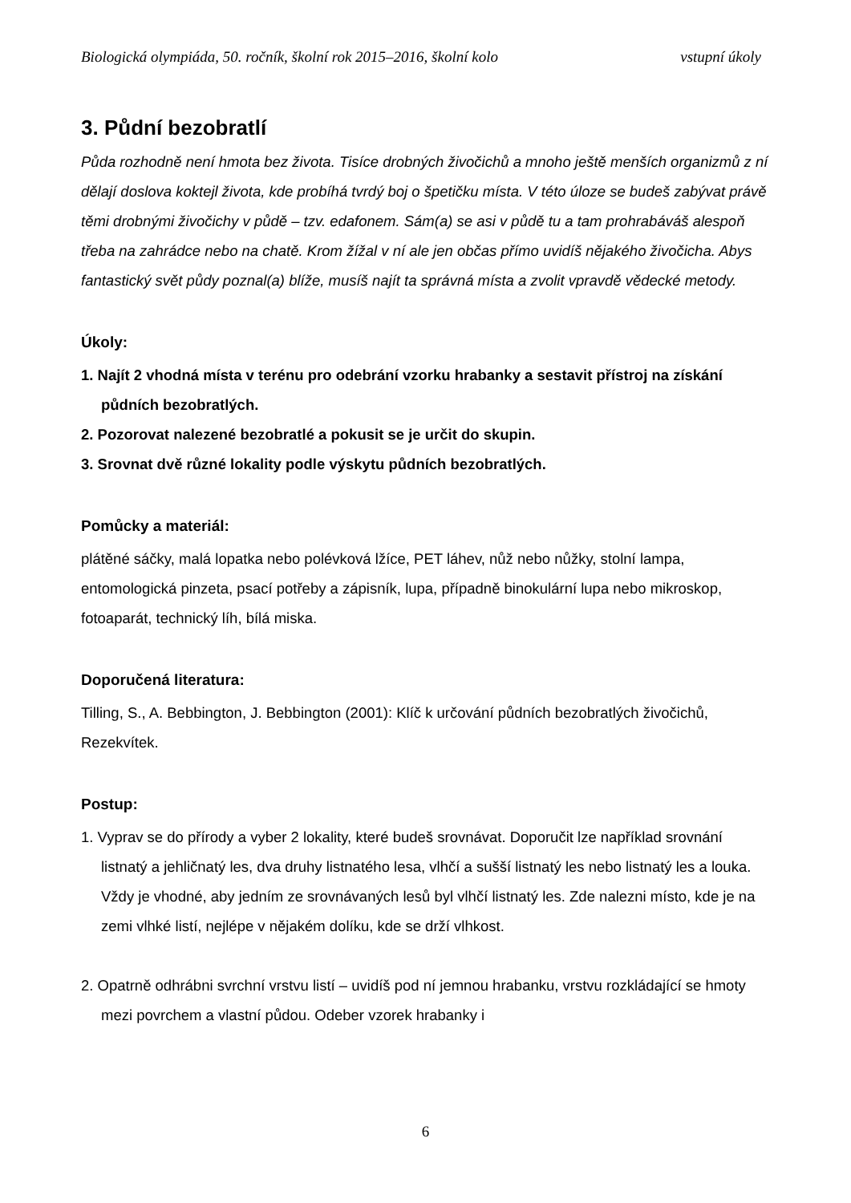Biologická olympiáda, 50. ročník, školní rok 2015–2016, školní kolo vstupní úkoly
3. Půdní bezobratlí
Půda rozhodně není hmota bez života. Tisíce drobných živočichů a mnoho ještě menších organizmů z ní dělají doslova koktejl života, kde probíhá tvrdý boj o špetičku místa. V této úloze se budeš zabývat právě těmi drobnými živočichy v půdě – tzv. edafonem. Sám(a) se asi v půdě tu a tam prohrabáváš alespoň třeba na zahrádce nebo na chatě. Krom žížal v ní ale jen občas přímo uvidíš nějakého živočicha. Abys fantastický svět půdy poznal(a) blíže, musíš najít ta správná místa a zvolit vpravdě vědecké metody.
Úkoly:
1. Najít 2 vhodná místa v terénu pro odebrání vzorku hrabanky a sestavit přístroj na získání půdních bezobratlých.
2. Pozorovat nalezené bezobratlé a pokusit se je určit do skupin.
3. Srovnat dvě různé lokality podle výskytu půdních bezobratlých.
Pomůcky a materiál:
plátěné sáčky, malá lopatka nebo polévková lžíce, PET láhev, nůž nebo nůžky, stolní lampa, entomologická pinzeta, psací potřeby a zápisník, lupa, případně binokulární lupa nebo mikroskop, fotoaparát, technický líh, bílá miska.
Doporučená literatura:
Tilling, S., A. Bebbington, J. Bebbington (2001): Klíč k určování půdních bezobratlých živočichů, Rezekvítek.
Postup:
1. Vyprav se do přírody a vyber 2 lokality, které budeš srovnávat. Doporučit lze například srovnání listnatý a jehličnatý les, dva druhy listnatého lesa, vlhčí a sušší listnatý les nebo listnatý les a louka. Vždy je vhodné, aby jedním ze srovnávaných lesů byl vlhčí listnatý les. Zde nalezni místo, kde je na zemi vlhké listí, nejlépe v nějakém dolíku, kde se drží vlhkost.
2. Opatrně odhrábni svrchní vrstvu listí – uvidíš pod ní jemnou hrabanku, vrstvu rozkládající se hmoty mezi povrchem a vlastní půdou. Odeber vzorek hrabanky i
6